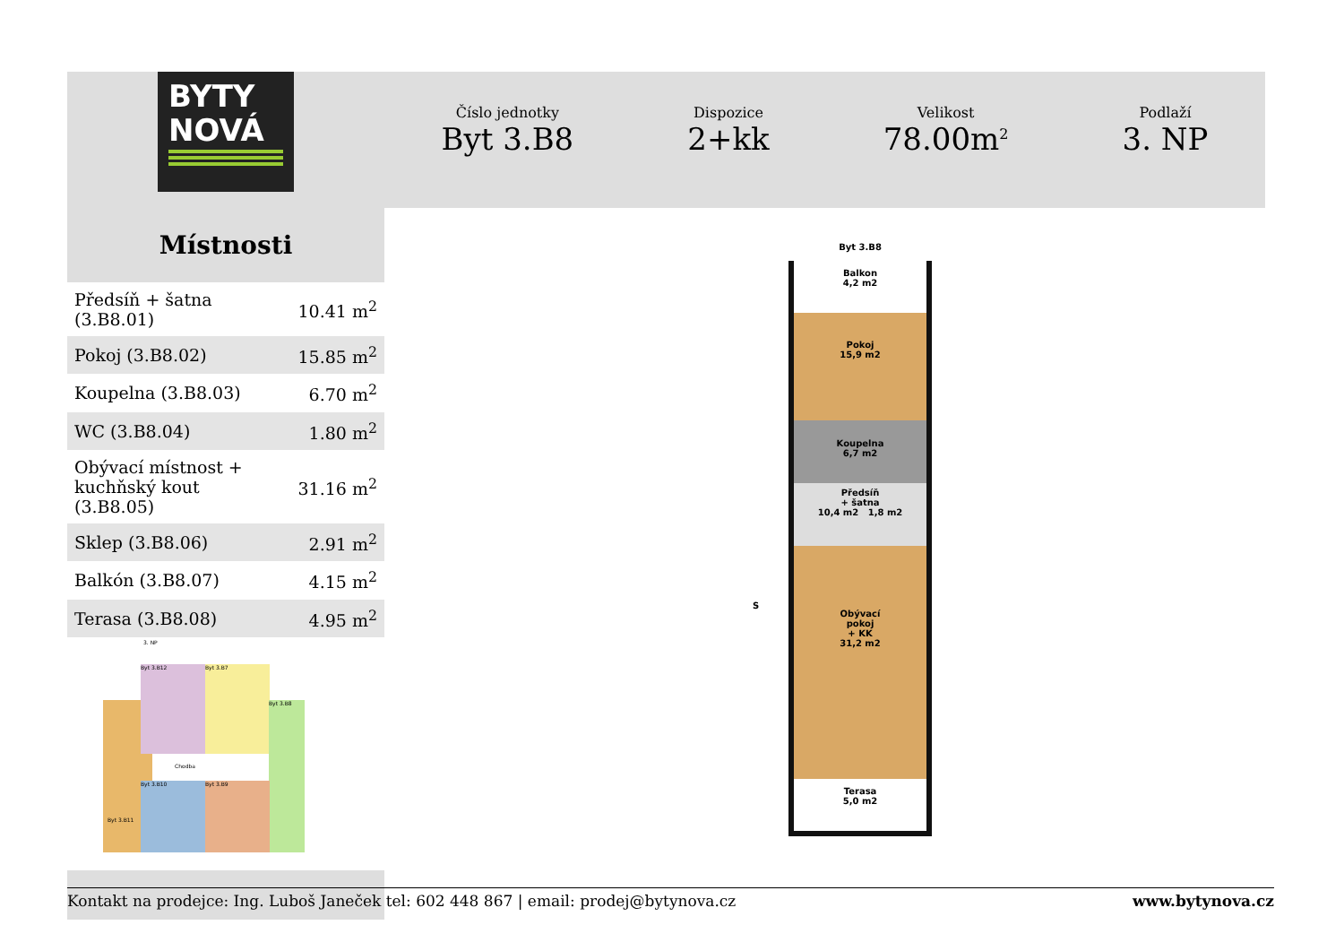BYTY
NOVÁ
Místnosti
| Předsíň + šatna (3.B8.01) | 10.41 m<sup>2</sup> |
| Pokoj (3.B8.02) | 15.85 m<sup>2</sup> |
| Koupelna (3.B8.03) | 6.70 m<sup>2</sup> |
| WC (3.B8.04) | 1.80 m<sup>2</sup> |
| Obývací místnost + kuchňský kout (3.B8.05) | 31.16 m<sup>2</sup> |
| Sklep (3.B8.06) | 2.91 m<sup>2</sup> |
| Balkón (3.B8.07) | 4.15 m<sup>2</sup> |
| Terasa (3.B8.08) | 4.95 m<sup>2</sup> |
3. NP
Byt 3.B12 Byt 3.B7
Byt 3.B8
Byt 3.B10 Byt 3.B9
Byt 3.B11
Chodba
Číslo jednotky
Byt 3.B8
Dispozice
2+kk
Velikost
78.00m<sup>2</sup>
Podlaží
3. NP
Byt 3.B8
Balkon
4,2 m2
Pokoj
15,9 m2
Koupelna
6,7 m2
Předsíň
+ šatna
10,4 m2 1,8 m2
Obývací
pokoj
+ KK
31,2 m2
Terasa
5,0 m2
S
Kontakt na prodejce: Ing. Luboš Janeček tel: 602 448 867 | email: prodej@bytynova.cz www.bytynova.cz